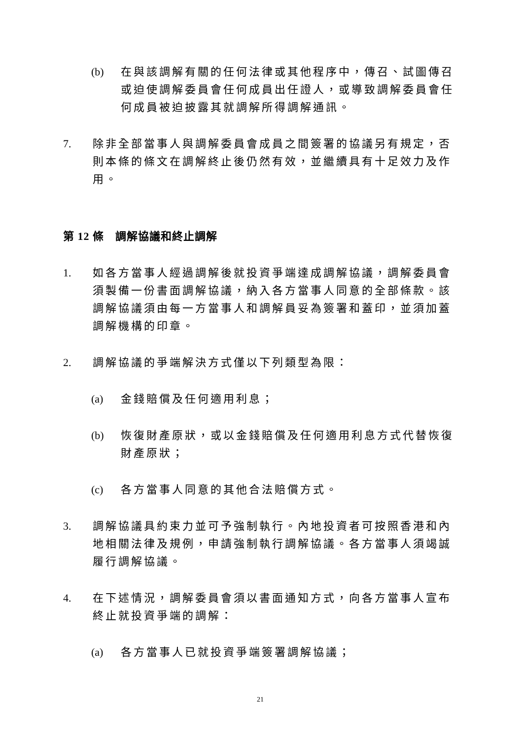(b) 在與該調解有關的任何法律或其他程序中，傳召、試圖傳召或迫使調解委員會任何成員出任證人，或導致調解委員會任何成員被迫披露其就調解所得調解通訊。
7. 除非全部當事人與調解委員會成員之間簽署的協議另有規定，否則本條的條文在調解終止後仍然有效，並繼續具有十足效力及作用。
第 12 條　調解協議和終止調解
1. 如各方當事人經過調解後就投資爭端達成調解協議，調解委員會須製備一份書面調解協議，納入各方當事人同意的全部條款。該調解協議須由每一方當事人和調解員妥為簽署和蓋印，並須加蓋調解機構的印章。
2. 調解協議的爭端解決方式僅以下列類型為限：
(a) 金錢賠償及任何適用利息；
(b) 恢復財產原狀，或以金錢賠償及任何適用利息方式代替恢復財產原狀；
(c) 各方當事人同意的其他合法賠償方式。
3. 調解協議具約束力並可予強制執行。內地投資者可按照香港和內地相關法律及規例，申請強制執行調解協議。各方當事人須竭誠履行調解協議。
4. 在下述情況，調解委員會須以書面通知方式，向各方當事人宣布終止就投資爭端的調解：
(a) 各方當事人已就投資爭端簽署調解協議；
21